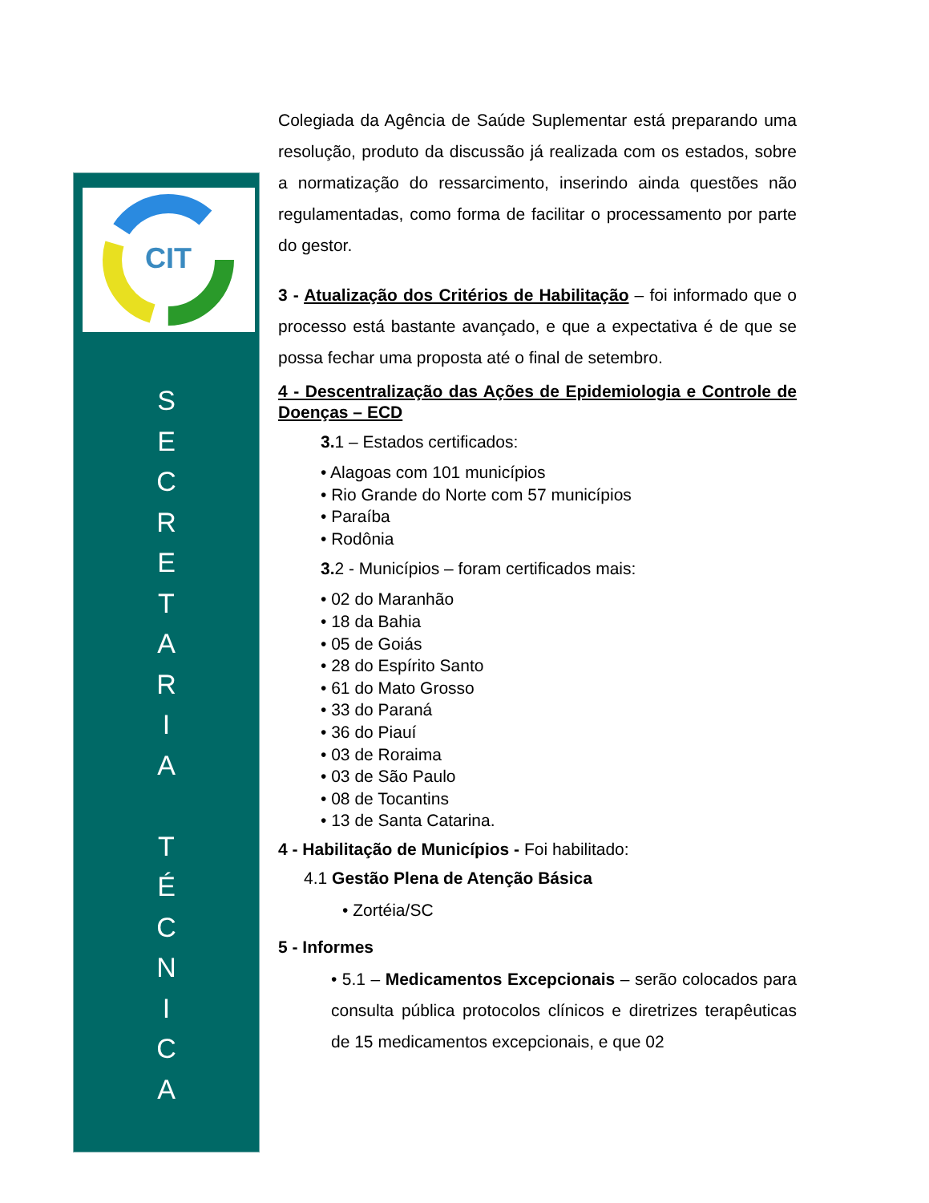CIT
S
E
C
R
E
T
A
R
I
A
T
É
C
N
I
C
A
Colegiada da Agência de Saúde Suplementar está preparando uma resolução, produto da discussão já realizada com os estados, sobre a normatização do ressarcimento, inserindo ainda questões não regulamentadas, como forma de facilitar o processamento por parte do gestor.
3 - Atualização dos Critérios de Habilitação – foi informado que o processo está bastante avançado, e que a expectativa é de que se possa fechar uma proposta até o final de setembro.
4 - Descentralização das Ações de Epidemiologia e Controle de Doenças – ECD
3. 1 – Estados certificados:
• Alagoas com 101 municípios
• Rio Grande do Norte com 57 municípios
• Paraíba
• Rodônia
3. 2 - Municípios – foram certificados mais:
• 02 do Maranhão
• 18 da Bahia
• 05 de Goiás
• 28 do Espírito Santo
• 61 do Mato Grosso
• 33 do Paraná
• 36 do Piauí
• 03 de Roraima
• 03 de São Paulo
• 08 de Tocantins
• 13 de Santa Catarina.
4 - Habilitação de Municípios - Foi habilitado:
4.1 Gestão Plena de Atenção Básica
• Zortéia/SC
5 - Informes
• 5.1 – Medicamentos Excepcionais – serão colocados para consulta pública protocolos clínicos e diretrizes terapêuticas de 15 medicamentos excepcionais, e que 02